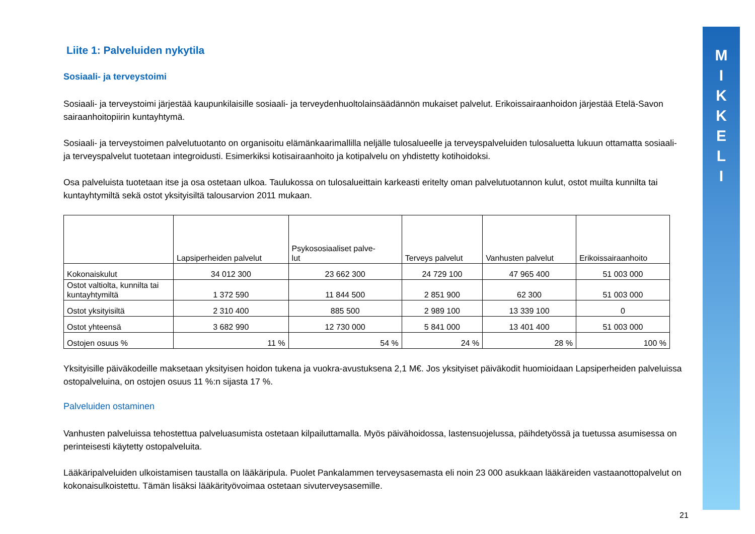M
I
K
K
E
L
I
Liite 1: Palveluiden nykytila
Sosiaali- ja terveystoimi
Sosiaali- ja terveystoimi järjestää kaupunkilaisille sosiaali- ja terveydenhuoltolainsäädännön mukaiset palvelut. Erikoissairaanhoidon järjestää Etelä-Savon sairaanhoitopiirin kuntayhtymä.
Sosiaali- ja terveystoimen palvelutuotanto on organisoitu elämänkaarimallilla neljälle tulosalueelle ja terveyspalveluiden tulosaluetta lukuun ottamatta sosiaali- ja terveyspalvelut tuotetaan integroidusti. Esimerkiksi kotisairaanhoito ja kotipalvelu on yhdistetty kotihoidoksi.
Osa palveluista tuotetaan itse ja osa ostetaan ulkoa. Taulukossa on tulosalueittain karkeasti eritelty oman palvelutuotannon kulut, ostot muilta kunnilta tai kuntayhtymiltä sekä ostot yksityisiltä talousarvion 2011 mukaan.
| | Lapsiperheiden palvelut | Psykososiaaliset palve- lut | Terveys palvelut | Vanhusten palvelut | Erikoissairaanhoito |
| Kokonaiskulut | 34 012 300 | 23 662 300 | 24 729 100 | 47 965 400 | 51 003 000 |
| Ostot valtiolta, kunnilta tai kuntayhtymiltä | 1 372 590 | 11 844 500 | 2 851 900 | 62 300 | 51 003 000 |
| Ostot yksityisiltä | 2 310 400 | 885 500 | 2 989 100 | 13 339 100 | 0 |
| Ostot yhteensä | 3 682 990 | 12 730 000 | 5 841 000 | 13 401 400 | 51 003 000 |
| Ostojen osuus % | 11 % | 54 % | 24 % | 28 % | 100 % |
Yksityisille päiväkodeille maksetaan yksityisen hoidon tukena ja vuokra-avustuksena 2,1 M€. Jos yksityiset päiväkodit huomioidaan Lapsiperheiden palveluissa ostopalveluina, on ostojen osuus 11 %:n sijasta 17 %.
Palveluiden ostaminen
Vanhusten palveluissa tehostettua palveluasumista ostetaan kilpailuttamalla. Myös päivähoidossa, lastensuojelussa, päihdetyössä ja tuetussa asumisessa on perinteisesti käytetty ostopalveluita.
Lääkäripalveluiden ulkoistamisen taustalla on lääkäripula. Puolet Pankalammen terveysasemasta eli noin 23 000 asukkaan lääkäreiden vastaanottopalvelut on kokonaisulkoistettu. Tämän lisäksi lääkärityövoimaa ostetaan sivuterveysasemille.
21